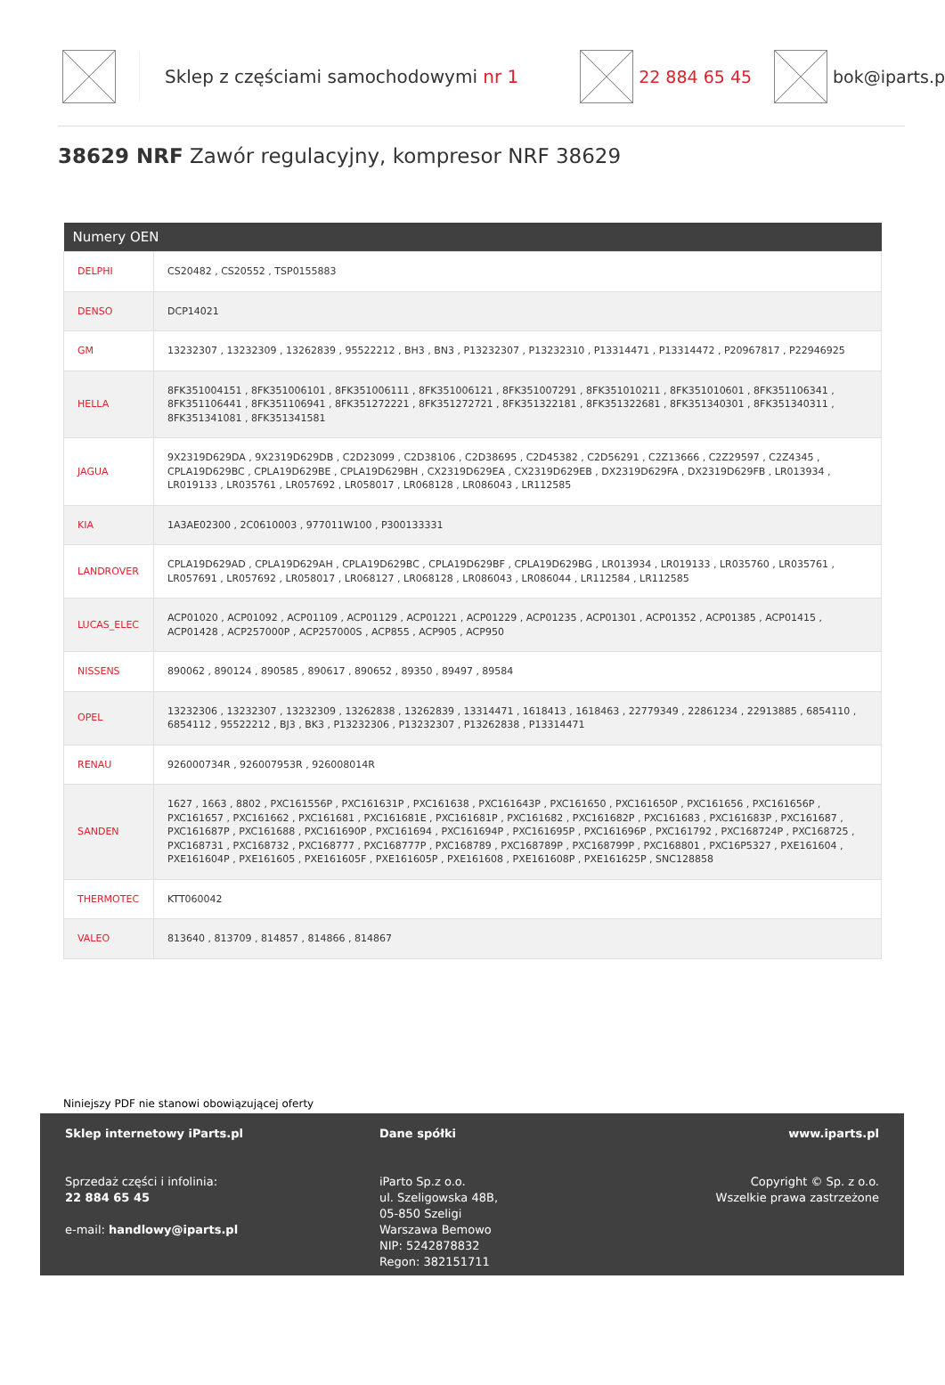Sklep z częściami samochodowymi nr 1 22 884 65 45 bok@iparts.p
38629 NRF Zawór regulacyjny, kompresor NRF 38629
| Numery OEN | |
| --- | --- |
| DELPHI | CS20482 , CS20552 , TSP0155883 |
| DENSO | DCP14021 |
| GM | 13232307 , 13232309 , 13262839 , 95522212 , BH3 , BN3 , P13232307 , P13232310 , P13314471 , P13314472 , P20967817 , P22946925 |
| HELLA | 8FK351004151 , 8FK351006101 , 8FK351006111 , 8FK351006121 , 8FK351007291 , 8FK351010211 , 8FK351010601 , 8FK351106341 , 8FK351106441 , 8FK351106941 , 8FK351272221 , 8FK351272721 , 8FK351322181 , 8FK351322681 , 8FK351340301 , 8FK351340311 , 8FK351341081 , 8FK351341581 |
| JAGUA | 9X2319D629DA , 9X2319D629DB , C2D23099 , C2D38106 , C2D38695 , C2D45382 , C2D56291 , C2Z13666 , C2Z29597 , C2Z4345 , CPLA19D629BC , CPLA19D629BE , CPLA19D629BH , CX2319D629EA , CX2319D629EB , DX2319D629FA , DX2319D629FB , LR013934 , LR019133 , LR035761 , LR057692 , LR058017 , LR068128 , LR086043 , LR112585 |
| KIA | 1A3AE02300 , 2C0610003 , 977011W100 , P300133331 |
| LANDROVER | CPLA19D629AD , CPLA19D629AH , CPLA19D629BC , CPLA19D629BF , CPLA19D629BG , LR013934 , LR019133 , LR035760 , LR035761 , LR057691 , LR057692 , LR058017 , LR068127 , LR068128 , LR086043 , LR086044 , LR112584 , LR112585 |
| LUCAS_ELEC | ACP01020 , ACP01092 , ACP01109 , ACP01129 , ACP01221 , ACP01229 , ACP01235 , ACP01301 , ACP01352 , ACP01385 , ACP01415 , ACP01428 , ACP257000P , ACP257000S , ACP855 , ACP905 , ACP950 |
| NISSENS | 890062 , 890124 , 890585 , 890617 , 890652 , 89350 , 89497 , 89584 |
| OPEL | 13232306 , 13232307 , 13232309 , 13262838 , 13262839 , 13314471 , 1618413 , 1618463 , 22779349 , 22861234 , 22913885 , 6854110 , 6854112 , 95522212 , BJ3 , BK3 , P13232306 , P13232307 , P13262838 , P13314471 |
| RENAU | 926000734R , 926007953R , 926008014R |
| SANDEN | 1627 , 1663 , 8802 , PXC161556P , PXC161631P , PXC161638 , PXC161643P , PXC161650 , PXC161650P , PXC161656 , PXC161656P , PXC161657 , PXC161662 , PXC161681 , PXC161681E , PXC161681P , PXC161682 , PXC161682P , PXC161683 , PXC161683P , PXC161687 , PXC161687P , PXC161688 , PXC161690P , PXC161694 , PXC161694P , PXC161695P , PXC161696P , PXC161792 , PXC168724P , PXC168725 , PXC168731 , PXC168732 , PXC168777 , PXC168777P , PXC168789 , PXC168789P , PXC168799P , PXC168801 , PXC16P5327 , PXE161604 , PXE161604P , PXE161605 , PXE161605F , PXE161605P , PXE161608 , PXE161608P , PXE161625P , SNC128858 |
| THERMOTEC | KTT060042 |
| VALEO | 813640 , 813709 , 814857 , 814866 , 814867 |
Niniejszy PDF nie stanowi obowiązującej oferty
Sklep internetowy iParts.pl
Sprzedaż części i infolinia:
22 884 65 45
e-mail: handlowy@iparts.pl
Dane spółki
iParto Sp.z o.o.
ul. Szeligowska 48B,
05-850 Szeligi
Warszawa Bemowo
NIP: 5242878832
Regon: 382151711
www.iparts.pl
Copyright © Sp. z o.o.
Wszelkie prawa zastrzeżone